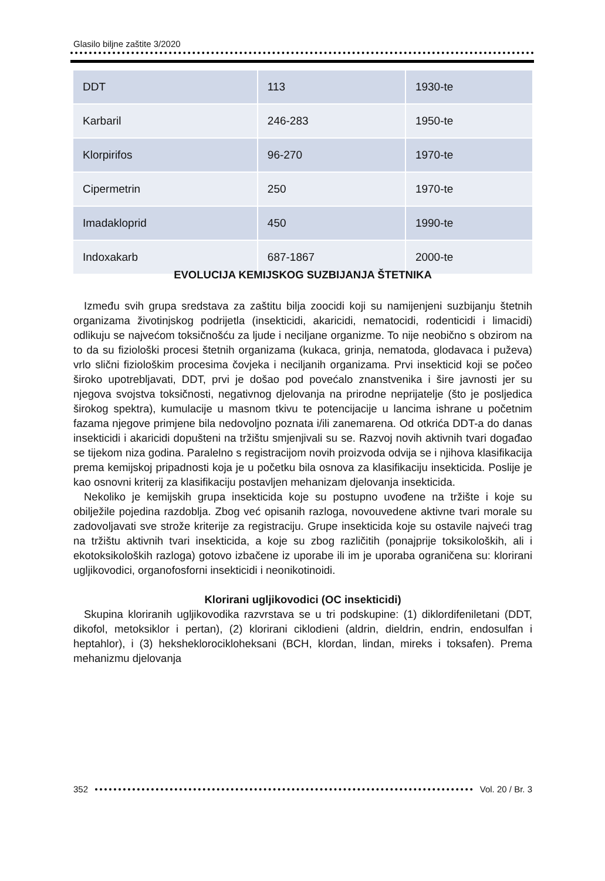Glasilo biljne zaštite 3/2020
| DDT | 113 | 1930-te |
| Karbaril | 246-283 | 1950-te |
| Klorpirifos | 96-270 | 1970-te |
| Cipermetrin | 250 | 1970-te |
| Imadakloprid | 450 | 1990-te |
| Indoxakarb | 687-1867 | 2000-te |
EVOLUCIJA KEMIJSKOG SUZBIJANJA ŠTETNIKA
Između svih grupa sredstava za zaštitu bilja zoocidi koji su namijenjeni suzbijanju štetnih organizama životinjskog podrijetla (insekticidi, akaricidi, nematocidi, rodenticidi i limacidi) odlikuju se najvećom toksičnošću za ljude i neciljane organizme. To nije neobično s obzirom na to da su fiziološki procesi štetnih organizama (kukaca, grinja, nematoda, glodavaca i puževa) vrlo slični fiziološkim procesima čovjeka i neciljanih organizama. Prvi insekticid koji se počeo široko upotrebljavati, DDT, prvi je došao pod povećalo znanstvenika i šire javnosti jer su njegova svojstva toksičnosti, negativnog djelovanja na prirodne neprijatelje (što je posljedica širokog spektra), kumulacije u masnom tkivu te potencijacije u lancima ishrane u početnim fazama njegove primjene bila nedovoljno poznata i/ili zanemarena. Od otkrića DDT-a do danas insekticidi i akaricidi dopušteni na tržištu smjenjivali su se. Razvoj novih aktivnih tvari događao se tijekom niza godina. Paralelno s registracijom novih proizvoda odvija se i njihova klasifikacija prema kemijskoj pripadnosti koja je u početku bila osnova za klasifikaciju insekticida. Poslije je kao osnovni kriterij za klasifikaciju postavljen mehanizam djelovanja insekticida.
Nekoliko je kemijskih grupa insekticida koje su postupno uvođene na tržište i koje su obilježile pojedina razdoblja. Zbog već opisanih razloga, novouvedene aktivne tvari morale su zadovoljavati sve strože kriterije za registraciju. Grupe insekticida koje su ostavile najveći trag na tržištu aktivnih tvari insekticida, a koje su zbog različitih (ponajprije toksikoloških, ali i ekotoksikoloških razloga) gotovo izbačene iz uporabe ili im je uporaba ograničena su: klorirani ugljikovodici, organofosforni insekticidi i neonikotinoidi.
Klorirani ugljikovodici (OC insekticidi)
Skupina kloriranih ugljikovodika razvrstava se u tri podskupine: (1) diklordifeniletani (DDT, dikofol, metoksiklor i pertan), (2) klorirani ciklodieni (aldrin, dieldrin, endrin, endosulfan i heptahlor), i (3) heksheklorocikloheksani (BCH, klordan, lindan, mireks i toksafen). Prema mehanizmu djelovanja
352 Vol. 20 / Br. 3